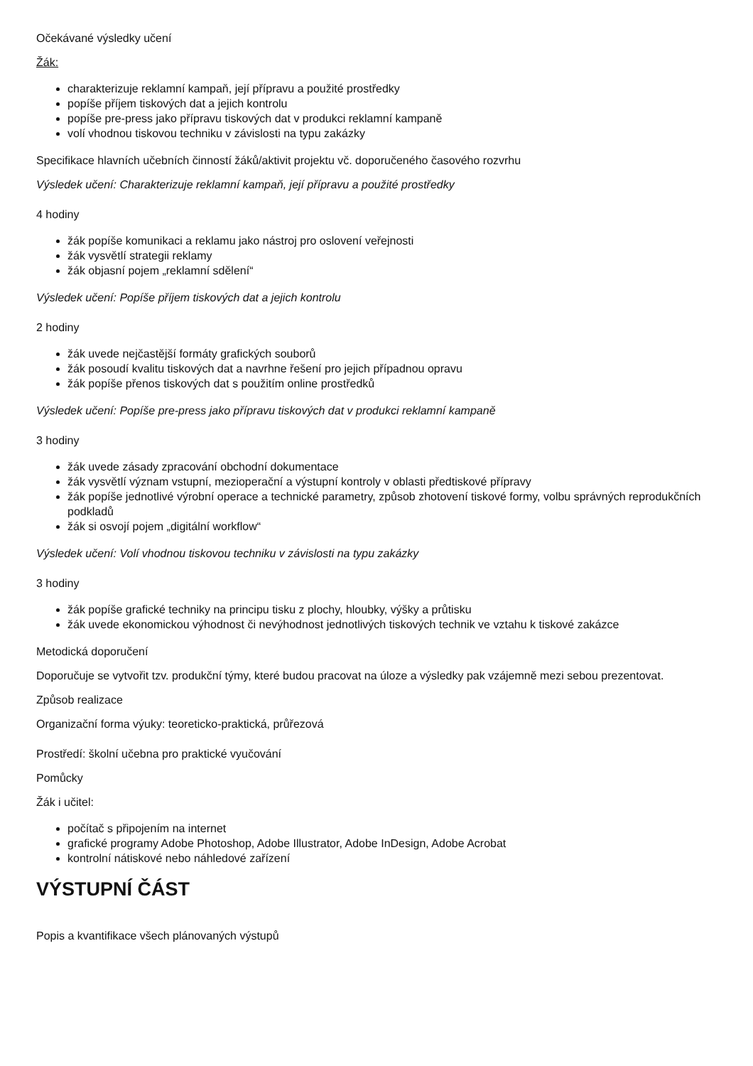Očekávané výsledky učení
Žák:
charakterizuje reklamní kampaň, její přípravu a použité prostředky
popíše příjem tiskových dat a jejich kontrolu
popíše pre-press jako přípravu tiskových dat v produkci reklamní kampaně
volí vhodnou tiskovou techniku v závislosti na typu zakázky
Specifikace hlavních učebních činností žáků/aktivit projektu vč. doporučeného časového rozvrhu
Výsledek učení: Charakterizuje reklamní kampaň, její přípravu a použité prostředky
4 hodiny
žák popíše komunikaci a reklamu jako nástroj pro oslovení veřejnosti
žák vysvětlí strategii reklamy
žák objasní pojem „reklamní sdělení“
Výsledek učení: Popíše příjem tiskových dat a jejich kontrolu
2 hodiny
žák uvede nejčastější formáty grafických souborů
žák posoudí kvalitu tiskových dat a navrhne řešení pro jejich případnou opravu
žák popíše přenos tiskových dat s použitím online prostředků
Výsledek učení: Popíše pre-press jako přípravu tiskových dat v produkci reklamní kampaně
3 hodiny
žák uvede zásady zpracování obchodní dokumentace
žák vysvětlí význam vstupní, mezioperační a výstupní kontroly v oblasti předtiskové přípravy
žák popíše jednotlivé výrobní operace a technické parametry, způsob zhotovení tiskové formy, volbu správných reprodukčních podkladů
žák si osvojí pojem „digitální workflow“
Výsledek učení: Volí vhodnou tiskovou techniku v závislosti na typu zakázky
3 hodiny
žák popíše grafické techniky na principu tisku z plochy, hloubky, výšky a průtisku
žák uvede ekonomickou výhodnost či nevýhodnost jednotlivých tiskových technik ve vztahu k tiskové zakázce
Metodická doporučení
Doporučuje se vytvořit tzv. produkční týmy, které budou pracovat na úloze a výsledky pak vzájemně mezi sebou prezentovat.
Způsob realizace
Organizační forma výuky: teoreticko-praktická, průřezová
Prostředí: školní učebna pro praktické vyučování
Pomůcky
Žák i učitel:
počítač s připojením na internet
grafické programy Adobe Photoshop, Adobe Illustrator, Adobe InDesign, Adobe Acrobat
kontrolní nátiskové nebo náhledové zařízení
VÝSTUPNÍ ČÁST
Popis a kvantifikace všech plánovaných výstupů